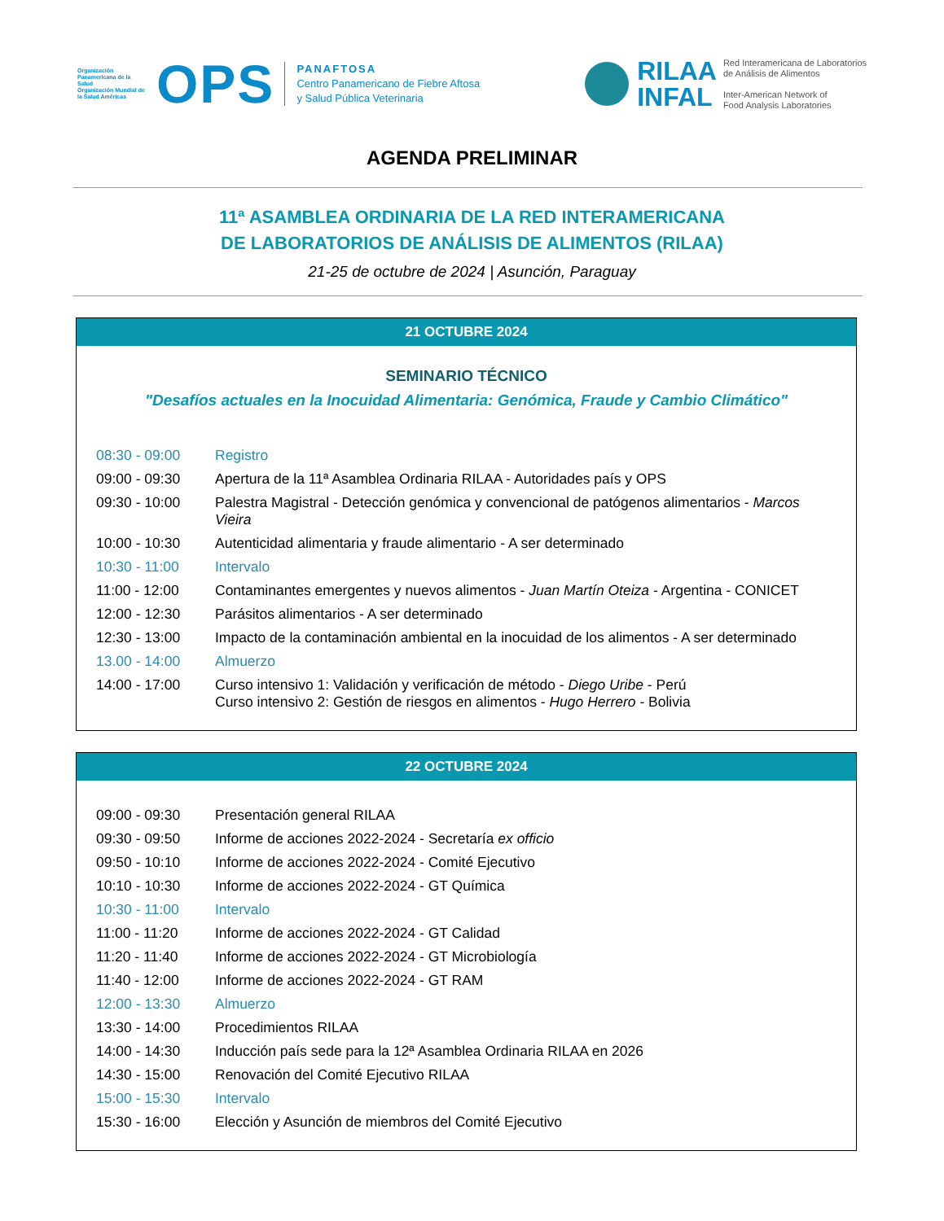Organización Panamericana de la Salud
Organización Mundial de la Salud Américas
OPS
PANAFTOSA
Centro Panamericano de Fiebre Aftosa
y Salud Pública Veterinaria
RILAA
INFAL
Red Interamericana de Laboratorios
de Análisis de Alimentos
Inter-American Network of
Food Analysis Laboratories
AGENDA PRELIMINAR
11ª ASAMBLEA ORDINARIA DE LA RED INTERAMERICANA
DE LABORATORIOS DE ANÁLISIS DE ALIMENTOS (RILAA)
21-25 de octubre de 2024 | Asunción, Paraguay
21 OCTUBRE 2024
SEMINARIO TÉCNICO
"Desafíos actuales en la Inocuidad Alimentaria: Genómica, Fraude y Cambio Climático"
| 08:30 - 09:00 | Registro |
| 09:00 - 09:30 | Apertura de la 11ª Asamblea Ordinaria RILAA - Autoridades país y OPS |
| 09:30 - 10:00 | Palestra Magistral - Detección genómica y convencional de patógenos alimentarios - Marcos Vieira |
| 10:00 - 10:30 | Autenticidad alimentaria y fraude alimentario - A ser determinado |
| 10:30 - 11:00 | Intervalo |
| 11:00 - 12:00 | Contaminantes emergentes y nuevos alimentos - Juan Martín Oteiza - Argentina - CONICET |
| 12:00 - 12:30 | Parásitos alimentarios - A ser determinado |
| 12:30 - 13:00 | Impacto de la contaminación ambiental en la inocuidad de los alimentos - A ser determinado |
| 13.00 - 14:00 | Almuerzo |
| 14:00 - 17:00 | Curso intensivo 1: Validación y verificación de método - Diego Uribe - Perú Curso intensivo 2: Gestión de riesgos en alimentos - Hugo Herrero - Bolivia |
22 OCTUBRE 2024
| 09:00 - 09:30 | Presentación general RILAA |
| 09:30 - 09:50 | Informe de acciones 2022-2024 - Secretaría ex officio |
| 09:50 - 10:10 | Informe de acciones 2022-2024 - Comité Ejecutivo |
| 10:10 - 10:30 | Informe de acciones 2022-2024 - GT Química |
| 10:30 - 11:00 | Intervalo |
| 11:00 - 11:20 | Informe de acciones 2022-2024 - GT Calidad |
| 11:20 - 11:40 | Informe de acciones 2022-2024 - GT Microbiología |
| 11:40 - 12:00 | Informe de acciones 2022-2024 - GT RAM |
| 12:00 - 13:30 | Almuerzo |
| 13:30 - 14:00 | Procedimientos RILAA |
| 14:00 - 14:30 | Inducción país sede para la 12ª Asamblea Ordinaria RILAA en 2026 |
| 14:30 - 15:00 | Renovación del Comité Ejecutivo RILAA |
| 15:00 - 15:30 | Intervalo |
| 15:30 - 16:00 | Elección y Asunción de miembros del Comité Ejecutivo |